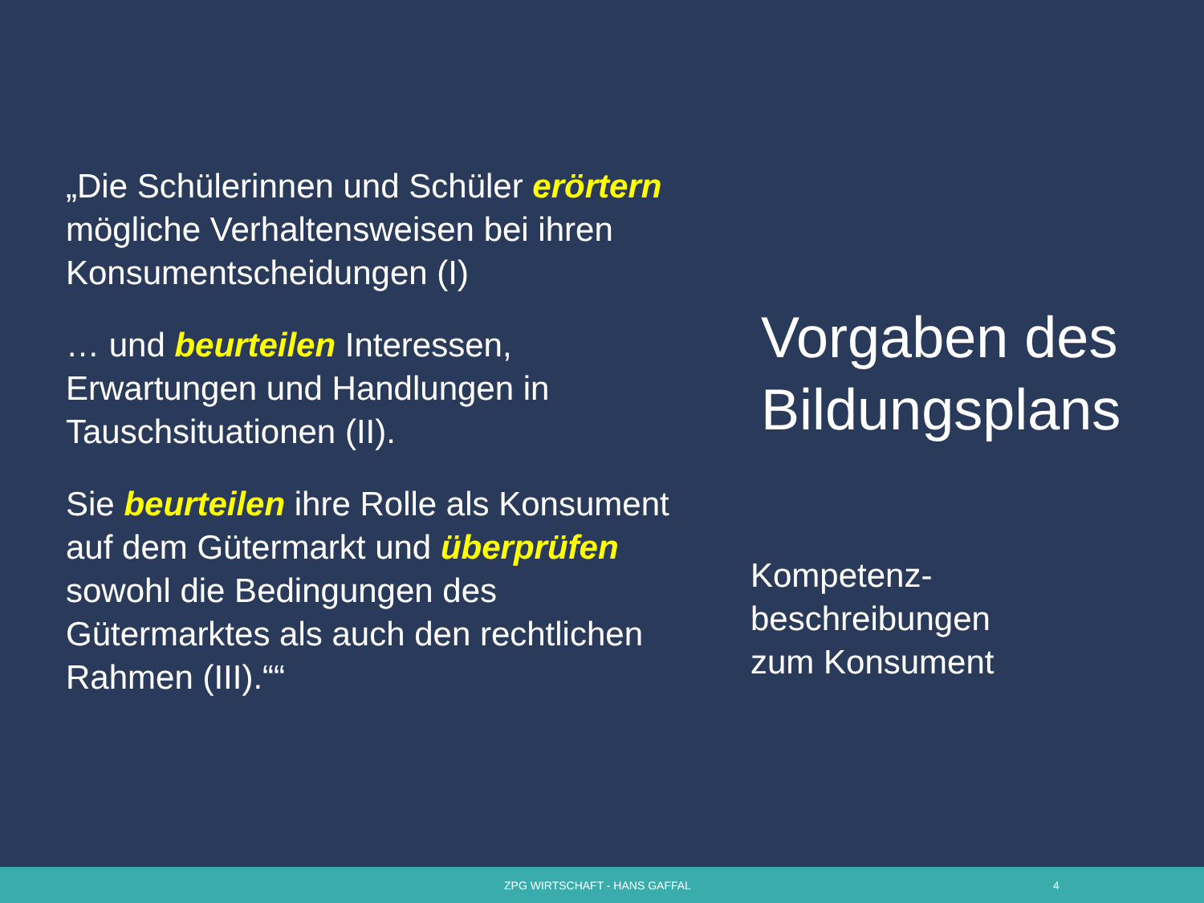„Die Schülerinnen und Schüler erörtern mögliche Verhaltensweisen bei ihren Konsumentscheidungen (I)
… und beurteilen Interessen, Erwartungen und Handlungen in Tauschsituationen (II).
Sie beurteilen ihre Rolle als Konsument auf dem Gütermarkt und überprüfen sowohl die Bedingungen des Gütermarktes als auch den rechtlichen Rahmen (III).““
Vorgaben des
Bildungsplans
Kompetenz-
beschreibungen
zum Konsument
ZPG WIRTSCHAFT - HANS GAFFAL 4